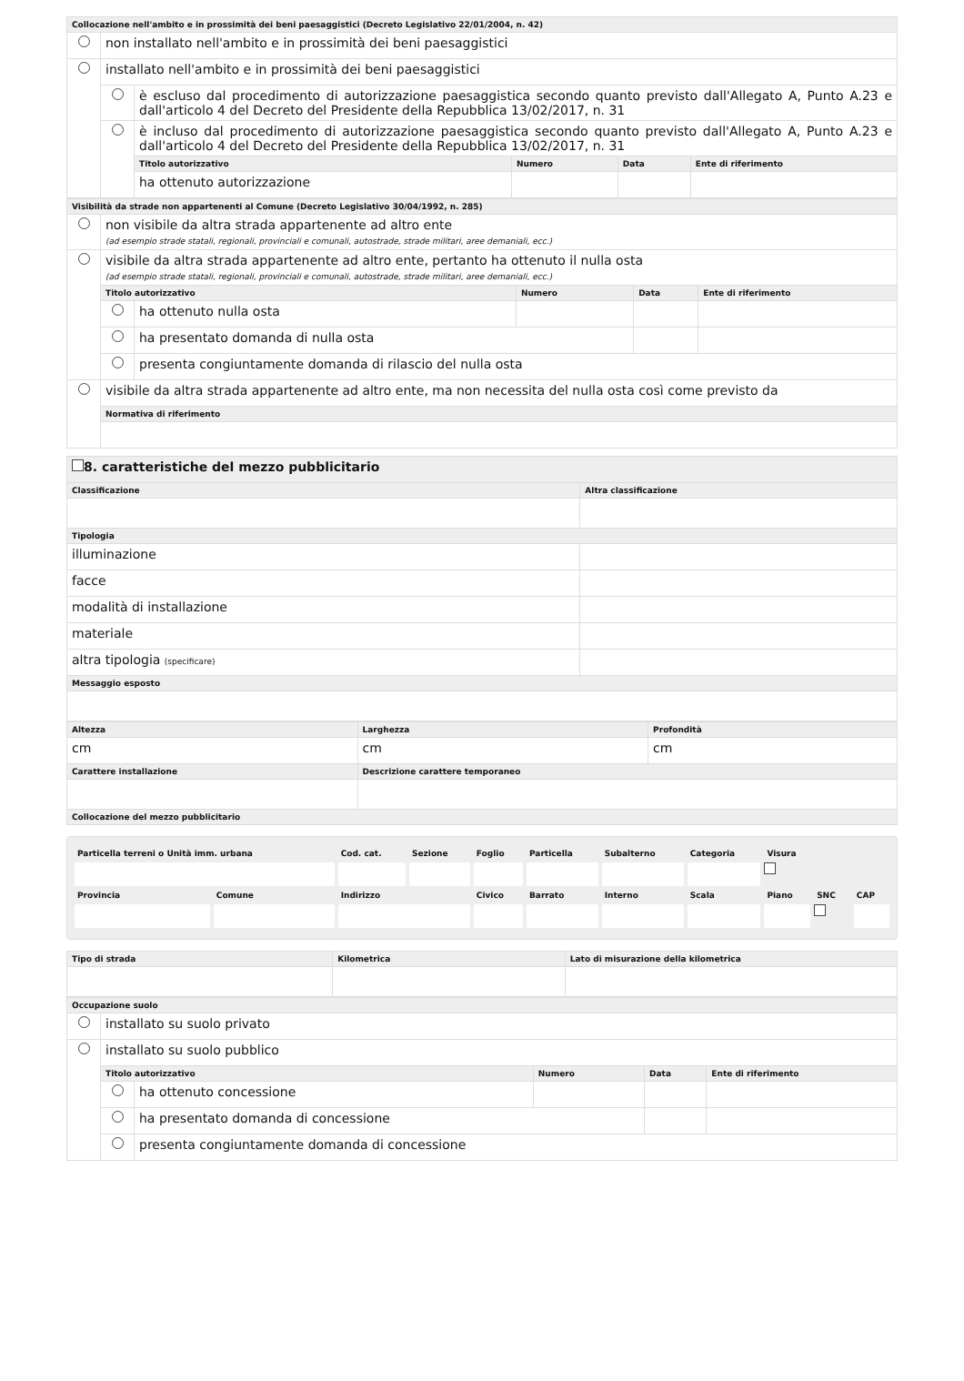| Collocazione nell'ambito e in prossimità dei beni paesaggistici (Decreto Legislativo 22/01/2004, n. 42) | | | | | |
| --- | --- | --- | --- | --- | --- |
| | non installato nell'ambito e in prossimità dei beni paesaggistici | | | | |
| | installato nell'ambito e in prossimità dei beni paesaggistici | | | | |
| | | è escluso dal procedimento di autorizzazione paesaggistica secondo quanto previsto dall'Allegato A, Punto A.23 e dall'articolo 4 del Decreto del Presidente della Repubblica 13/02/2017, n. 31 | | | |
| | | è incluso dal procedimento di autorizzazione paesaggistica secondo quanto previsto dall'Allegato A, Punto A.23 e dall'articolo 4 del Decreto del Presidente della Repubblica 13/02/2017, n. 31 | | | |
| | | Titolo autorizzativo | Numero | Data | Ente di riferimento |
| | | ha ottenuto autorizzazione | | | |
| Visibilità da strade non appartenenti al Comune (Decreto Legislativo 30/04/1992, n. 285) | | | | | |
| --- | --- | --- | --- | --- | --- |
| | non visibile da altra strada appartenente ad altro ente (ad esempio strade statali, regionali, provinciali e comunali, autostrade, strade militari, aree demaniali, ecc.) | | | | |
| | visibile da altra strada appartenente ad altro ente, pertanto ha ottenuto il nulla osta (ad esempio strade statali, regionali, provinciali e comunali, autostrade, strade militari, aree demaniali, ecc.) | | | | |
| | Titolo autorizzativo | | Numero | Data | Ente di riferimento |
| | | ha ottenuto nulla osta | | | |
| | | ha presentato domanda di nulla osta | | | |
| | | presenta congiuntamente domanda di rilascio del nulla osta | | | |
| | visibile da altra strada appartenente ad altro ente, ma non necessita del nulla osta così come previsto da | | | | |
| | Normativa di riferimento | | | | |
| 8. caratteristiche del mezzo pubblicitario | |
| Classificazione | Altra classificazione |
| Tipologia | |
| illuminazione | |
| facce | |
| modalità di installazione | |
| materiale | |
| altra tipologia (specificare) | |
| Messaggio esposto | |
| Altezza | Larghezza | Profondità |
| --- | --- | --- |
| cm | cm | cm |
| Carattere installazione | Descrizione carattere temporaneo | |
| Collocazione del mezzo pubblicitario | | |
| Particella terreni o Unità imm. urbana | | Cod. cat. | Sezione | Foglio | Particella | Subalterno | Categoria | Visura | | |
| --- | --- | --- | --- | --- | --- | --- | --- | --- | --- | --- |
| Provincia | Comune | Indirizzo | | Civico | Barrato | Interno | Scala | Piano | SNC | CAP |
| Tipo di strada | Kilometrica | Lato di misurazione della kilometrica |
| --- | --- | --- |
| Occupazione suolo | | | | | |
| --- | --- | --- | --- | --- | --- |
| | installato su suolo privato | | | | |
| | installato su suolo pubblico | | | | |
| | Titolo autorizzativo | | Numero | Data | Ente di riferimento |
| | | ha ottenuto concessione | | | |
| | | ha presentato domanda di concessione | | | |
| | | presenta congiuntamente domanda di concessione | | | |